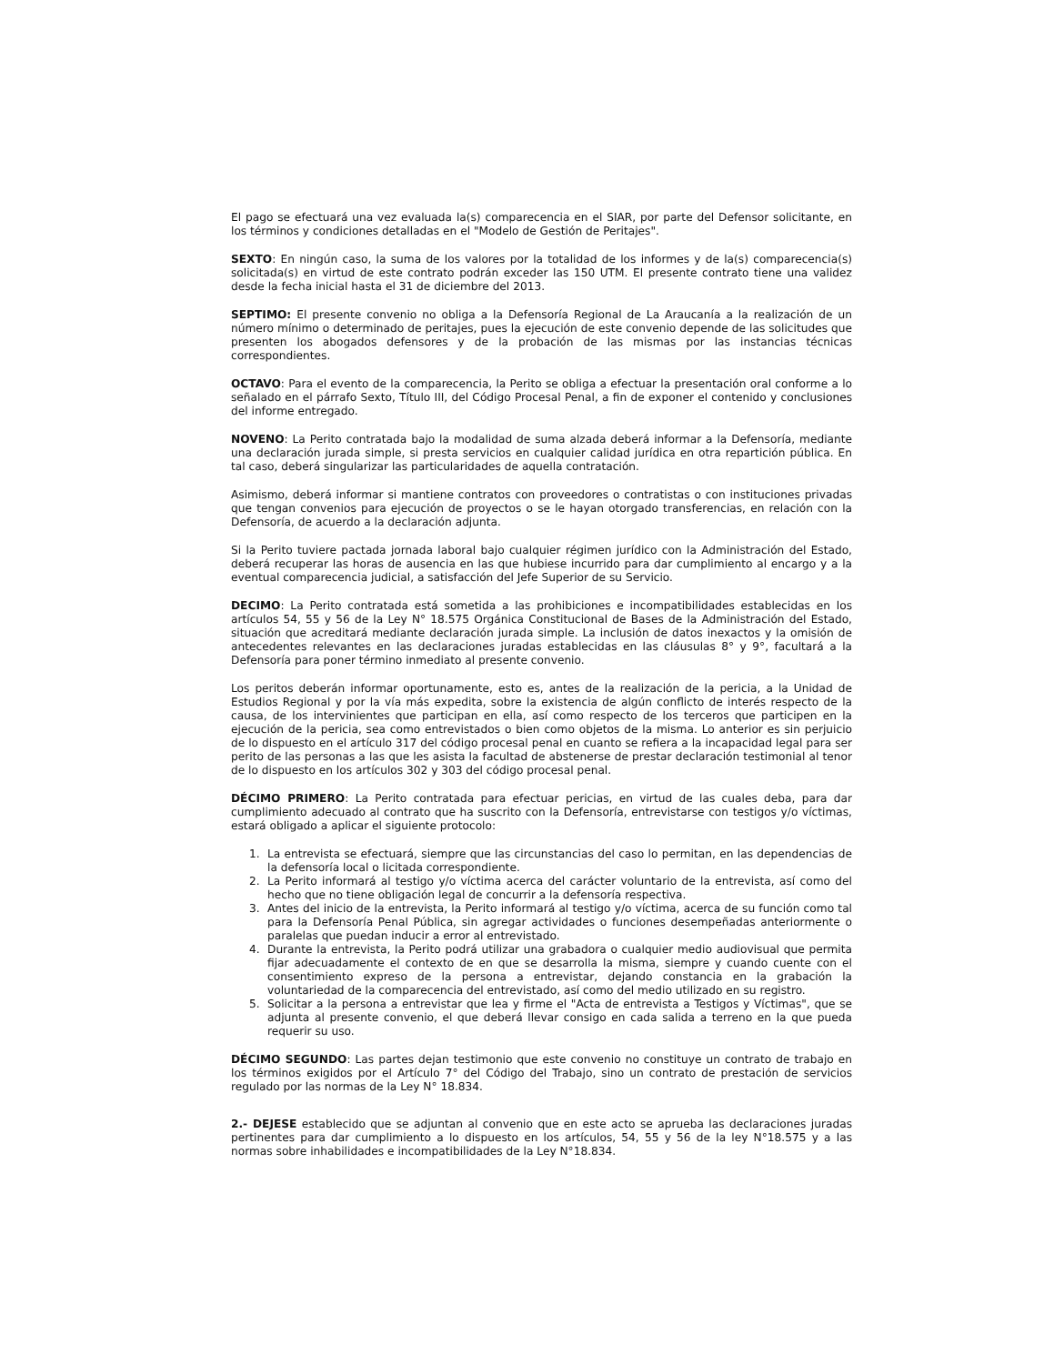El pago se efectuará una vez evaluada la(s) comparecencia en el SIAR, por parte del Defensor solicitante, en los términos y condiciones detalladas en el "Modelo de Gestión de Peritajes".
SEXTO: En ningún caso, la suma de los valores por la totalidad de los informes y de la(s) comparecencia(s) solicitada(s) en virtud de este contrato podrán exceder las 150 UTM. El presente contrato tiene una validez desde la fecha inicial hasta el 31 de diciembre del 2013.
SEPTIMO: El presente convenio no obliga a la Defensoría Regional de La Araucanía a la realización de un número mínimo o determinado de peritajes, pues la ejecución de este convenio depende de las solicitudes que presenten los abogados defensores y de la probación de las mismas por las instancias técnicas correspondientes.
OCTAVO: Para el evento de la comparecencia, la Perito se obliga a efectuar la presentación oral conforme a lo señalado en el párrafo Sexto, Título III, del Código Procesal Penal, a fin de exponer el contenido y conclusiones del informe entregado.
NOVENO: La Perito contratada bajo la modalidad de suma alzada deberá informar a la Defensoría, mediante una declaración jurada simple, si presta servicios en cualquier calidad jurídica en otra repartición pública. En tal caso, deberá singularizar las particularidades de aquella contratación.
Asimismo, deberá informar si mantiene contratos con proveedores o contratistas o con instituciones privadas que tengan convenios para ejecución de proyectos o se le hayan otorgado transferencias, en relación con la Defensoría, de acuerdo a la declaración adjunta.
Si la Perito tuviere pactada jornada laboral bajo cualquier régimen jurídico con la Administración del Estado, deberá recuperar las horas de ausencia en las que hubiese incurrido para dar cumplimiento al encargo y a la eventual comparecencia judicial, a satisfacción del Jefe Superior de su Servicio.
DECIMO: La Perito contratada está sometida a las prohibiciones e incompatibilidades establecidas en los artículos 54, 55 y 56 de la Ley N° 18.575 Orgánica Constitucional de Bases de la Administración del Estado, situación que acreditará mediante declaración jurada simple. La inclusión de datos inexactos y la omisión de antecedentes relevantes en las declaraciones juradas establecidas en las cláusulas 8° y 9°, facultará a la Defensoría para poner término inmediato al presente convenio.
Los peritos deberán informar oportunamente, esto es, antes de la realización de la pericia, a la Unidad de Estudios Regional y por la vía más expedita, sobre la existencia de algún conflicto de interés respecto de la causa, de los intervinientes que participan en ella, así como respecto de los terceros que participen en la ejecución de la pericia, sea como entrevistados o bien como objetos de la misma. Lo anterior es sin perjuicio de lo dispuesto en el artículo 317 del código procesal penal en cuanto se refiera a la incapacidad legal para ser perito de las personas a las que les asista la facultad de abstenerse de prestar declaración testimonial al tenor de lo dispuesto en los artículos 302 y 303 del código procesal penal.
DÉCIMO PRIMERO: La Perito contratada para efectuar pericias, en virtud de las cuales deba, para dar cumplimiento adecuado al contrato que ha suscrito con la Defensoría, entrevistarse con testigos y/o víctimas, estará obligado a aplicar el siguiente protocolo:
1. La entrevista se efectuará, siempre que las circunstancias del caso lo permitan, en las dependencias de la defensoría local o licitada correspondiente.
2. La Perito informará al testigo y/o víctima acerca del carácter voluntario de la entrevista, así como del hecho que no tiene obligación legal de concurrir a la defensoría respectiva.
3. Antes del inicio de la entrevista, la Perito informará al testigo y/o víctima, acerca de su función como tal para la Defensoría Penal Pública, sin agregar actividades o funciones desempeñadas anteriormente o paralelas que puedan inducir a error al entrevistado.
4. Durante la entrevista, la Perito podrá utilizar una grabadora o cualquier medio audiovisual que permita fijar adecuadamente el contexto de en que se desarrolla la misma, siempre y cuando cuente con el consentimiento expreso de la persona a entrevistar, dejando constancia en la grabación la voluntariedad de la comparecencia del entrevistado, así como del medio utilizado en su registro.
5. Solicitar a la persona a entrevistar que lea y firme el "Acta de entrevista a Testigos y Víctimas", que se adjunta al presente convenio, el que deberá llevar consigo en cada salida a terreno en la que pueda requerir su uso.
DÉCIMO SEGUNDO: Las partes dejan testimonio que este convenio no constituye un contrato de trabajo en los términos exigidos por el Artículo 7° del Código del Trabajo, sino un contrato de prestación de servicios regulado por las normas de la Ley N° 18.834.
2.- DEJESE establecido que se adjuntan al convenio que en este acto se aprueba las declaraciones juradas pertinentes para dar cumplimiento a lo dispuesto en los artículos, 54, 55 y 56 de la ley N°18.575 y a las normas sobre inhabilidades e incompatibilidades de la Ley N°18.834.